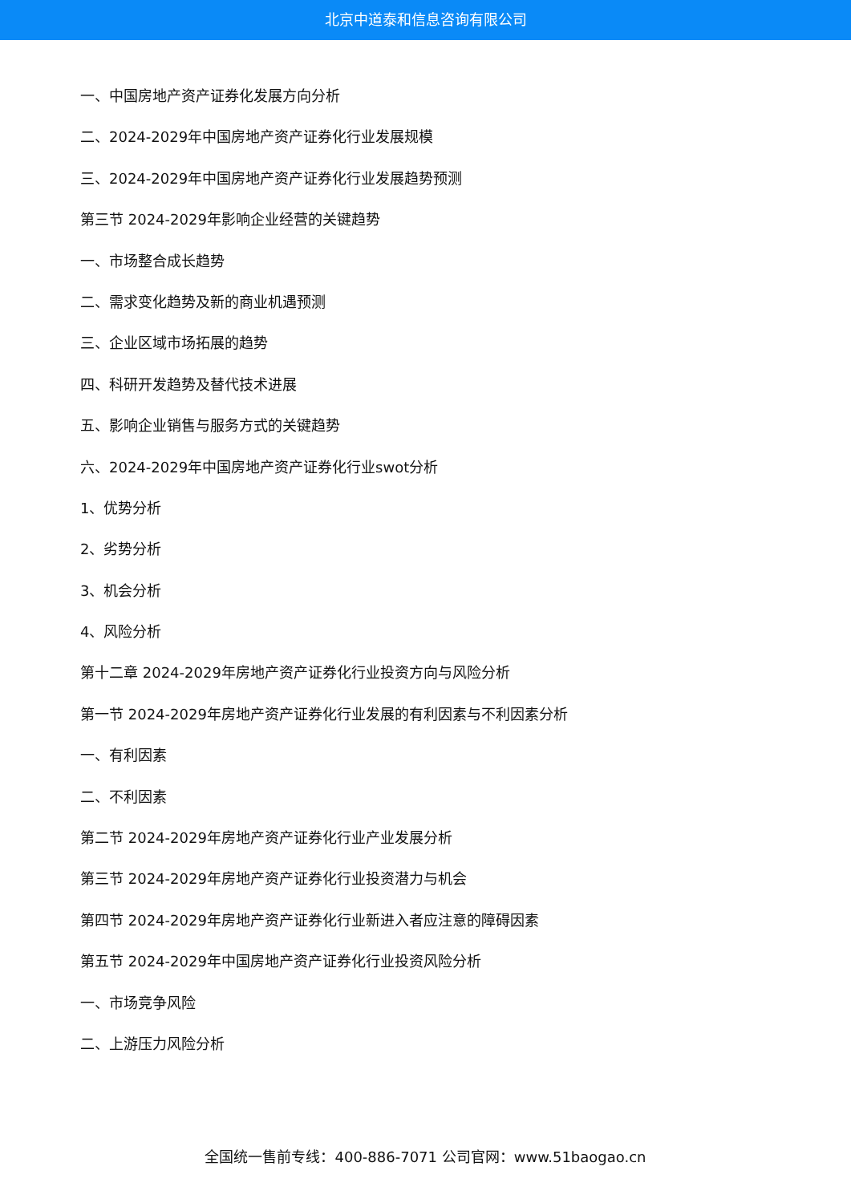北京中道泰和信息咨询有限公司
一、中国房地产资产证券化发展方向分析
二、2024-2029年中国房地产资产证券化行业发展规模
三、2024-2029年中国房地产资产证券化行业发展趋势预测
第三节 2024-2029年影响企业经营的关键趋势
一、市场整合成长趋势
二、需求变化趋势及新的商业机遇预测
三、企业区域市场拓展的趋势
四、科研开发趋势及替代技术进展
五、影响企业销售与服务方式的关键趋势
六、2024-2029年中国房地产资产证券化行业swot分析
1、优势分析
2、劣势分析
3、机会分析
4、风险分析
第十二章 2024-2029年房地产资产证券化行业投资方向与风险分析
第一节 2024-2029年房地产资产证券化行业发展的有利因素与不利因素分析
一、有利因素
二、不利因素
第二节 2024-2029年房地产资产证券化行业产业发展分析
第三节 2024-2029年房地产资产证券化行业投资潜力与机会
第四节 2024-2029年房地产资产证券化行业新进入者应注意的障碍因素
第五节 2024-2029年中国房地产资产证券化行业投资风险分析
一、市场竞争风险
二、上游压力风险分析
全国统一售前专线：400-886-7071 公司官网：www.51baogao.cn